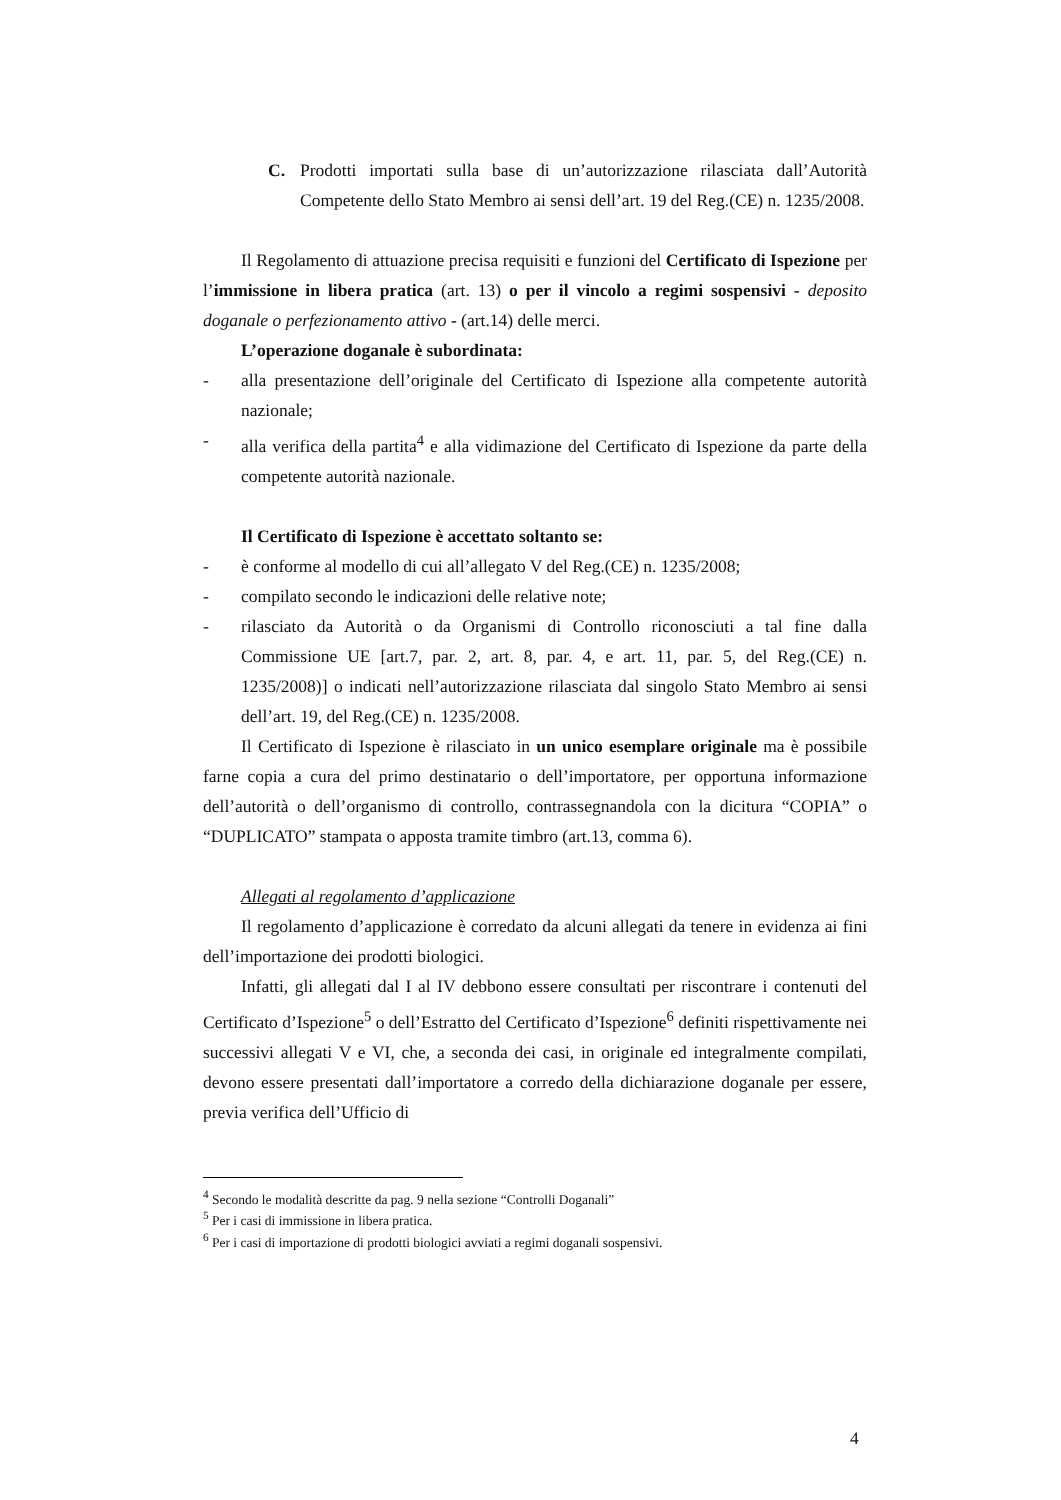C. Prodotti importati sulla base di un’autorizzazione rilasciata dall’Autorità Competente dello Stato Membro ai sensi dell’art. 19 del Reg.(CE) n. 1235/2008.
Il Regolamento di attuazione precisa requisiti e funzioni del Certificato di Ispezione per l’immissione in libera pratica (art. 13) o per il vincolo a regimi sospensivi - deposito doganale o perfezionamento attivo - (art.14) delle merci.
L’operazione doganale è subordinata:
- alla presentazione dell’originale del Certificato di Ispezione alla competente autorità nazionale;
- alla verifica della partita<sup>4</sup> e alla vidimazione del Certificato di Ispezione da parte della competente autorità nazionale.
Il Certificato di Ispezione è accettato soltanto se:
- è conforme al modello di cui all’allegato V del Reg.(CE) n. 1235/2008;
- compilato secondo le indicazioni delle relative note;
- rilasciato da Autorità o da Organismi di Controllo riconosciuti a tal fine dalla Commissione UE [art.7, par. 2, art. 8, par. 4, e art. 11, par. 5, del Reg.(CE) n. 1235/2008)] o indicati nell’autorizzazione rilasciata dal singolo Stato Membro ai sensi dell’art. 19, del Reg.(CE) n. 1235/2008.
Il Certificato di Ispezione è rilasciato in un unico esemplare originale ma è possibile farne copia a cura del primo destinatario o dell’importatore, per opportuna informazione dell’autorità o dell’organismo di controllo, contrassegnandola con la dicitura “COPIA” o “DUPLICATO” stampata o apposta tramite timbro (art.13, comma 6).
Allegati al regolamento d’applicazione
Il regolamento d’applicazione è corredato da alcuni allegati da tenere in evidenza ai fini dell’importazione dei prodotti biologici.
Infatti, gli allegati dal I al IV debbono essere consultati per riscontrare i contenuti del Certificato d’Ispezione<sup>5</sup> o dell’Estratto del Certificato d’Ispezione<sup>6</sup> definiti rispettivamente nei successivi allegati V e VI, che, a seconda dei casi, in originale ed integralmente compilati, devono essere presentati dall’importatore a corredo della dichiarazione doganale per essere, previa verifica dell’Ufficio di
<sup>4</sup> Secondo le modalità descritte da pag. 9 nella sezione “Controlli Doganali”
<sup>5</sup> Per i casi di immissione in libera pratica.
<sup>6</sup> Per i casi di importazione di prodotti biologici avviati a regimi doganali sospensivi.
4